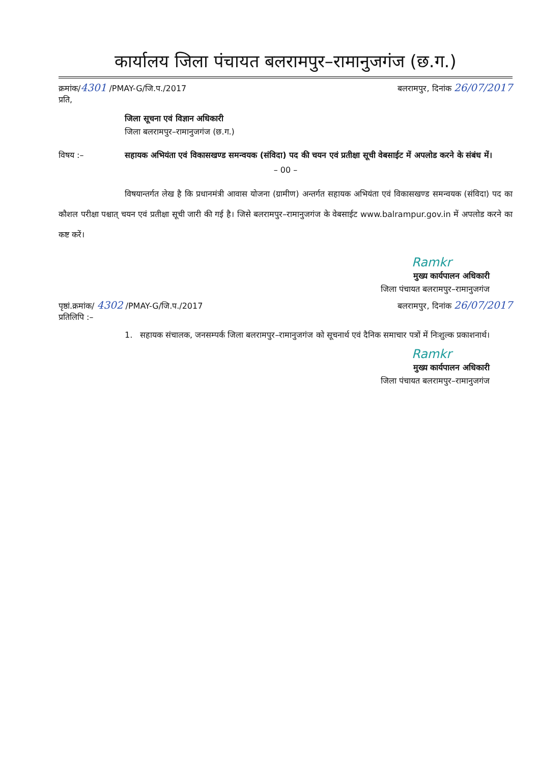कार्यालय जिला पंचायत बलरामपुर–रामानुजगंज (छ.ग.)
क्रमांक/4301 /PMAY-G/जि.प./2017 बलरामपुर, दिनांक 26/07/2017
प्रति,
जिला सूचना एवं विज्ञान अधिकारी
जिला बलरामपुर–रामानुजगंज (छ.ग.)
विषय :– सहायक अभियंता एवं विकासखण्ड समन्वयक (संविदा) पद की चयन एवं प्रतीक्षा सूची वेबसाईट में अपलोड करने के संबंध में।
– 00 –
विषयान्तर्गत लेख है कि प्रधानमंत्री आवास योजना (ग्रामीण) अन्तर्गत सहायक अभियंता एवं विकासखण्ड समन्वयक (संविदा) पद का कौशल परीक्षा पश्चात् चयन एवं प्रतीक्षा सूची जारी की गई है। जिसे बलरामपुर–रामानुजगंज के वेबसाईट www.balrampur.gov.in में अपलोड करने का कष्ट करें।
Ramkr
मुख्य कार्यपालन अधिकारी
जिला पंचायत बलरामपुर–रामानुजगंज
पृष्ठां.क्रमांक/ 4302 /PMAY-G/जि.प./2017 बलरामपुर, दिनांक 26/07/2017
प्रतिलिपि :–
1. सहायक संचालक, जनसम्पर्क जिला बलरामपुर–रामानुजगंज को सूचनार्थ एवं दैनिक समाचार पत्रों में निःशुल्क प्रकाशनार्थ।
Ramkr
मुख्य कार्यपालन अधिकारी
जिला पंचायत बलरामपुर–रामानुजगंज